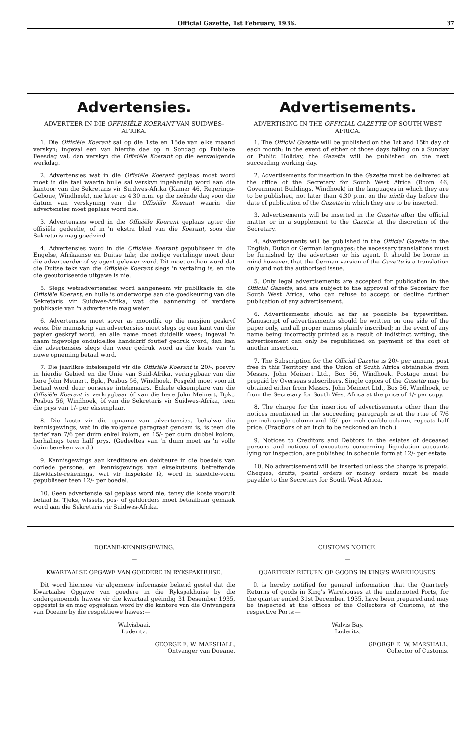Official Gazette, 1st February, 1936. 37
Advertensies.
ADVERTEER IN DIE OFFISIËLE KOERANT VAN SUIDWES-AFRIKA.
1. Die Offisiële Koerant sal op die 1ste en 15de van elke maand verskyn; ingeval een van hierdie dae op 'n Sondag op Publieke Feesdag val, dan verskyn die Offisiële Koerant op die eersvolgende werkdag.
2. Advertensies wat in die Offisiële Koerant geplaas moet word moet in die taal waarin hulle sal verskyn ingehandig word aan die kantoor van die Sekretaris vir Suidwes-Afrika (Kamer 46, Regerings-Geboue, Windhoek), nie later as 4.30 n.m. op die neënde dag voor die datum van verskyning van die Offisiële Koerant waarin die advertensies moet geplaas word nie.
3. Advertensies word in die Offisiële Koerant geplaas agter die offisiële gedeelte, of in 'n ekstra blad van die Koerant, soos die Sekretaris mag goedvind.
4. Advertensies word in die Offisiële Koerant gepubliseer in die Engelse, Afrikaanse en Duitse tale; die nodige vertalinge moet deur die adverteerder of sy agent gelewer word. Dit moet onthou word dat die Duitse teks van die Offisiële Koerant slegs 'n vertaling is, en nie die geoutoriseerde uitgawe is nie.
5. Slegs wetsadvertensies word aangeneem vir publikasie in die Offisiële Koerant, en hulle is onderworpe aan die goedkeuring van die Sekretaris vir Suidwes-Afrika, wat die aanneming of verdere publikasie van 'n advertensie mag weier.
6. Advertensies moet sover as moontlik op die masjien geskryf wees. Die manuskrip van advertensies moet slegs op een kant van die papier geskryf word, en alle name moet duidelik wees; ingeval 'n naam ingevolge onduidelike handskrif foutief gedruk word, dan kan die advertensies slegs dan weer gedruk word as die koste van 'n nuwe opneming betaal word.
7. Die jaarlikse intekengeld vir die Offisiële Koerant is 20/-, posvry in hierdie Gebied en die Unie van Suid-Afrika, verkrygbaar van die here John Meinert, Bpk., Posbus 56, Windhoek. Posgeld moet vooruit betaal word deur oorseese intekenaars. Enkele eksemplare van die Offisiële Koerant is verkrygbaar òf van die here John Meinert, Bpk., Posbus 56, Windhoek, òf van die Sekretaris vir Suidwes-Afrika, teen die prys van 1/- per eksemplaar.
8. Die koste vir die opname van advertensies, behalwe die kennisgewings, wat in die volgende paragraaf genoem is, is teen die tarief van 7/6 per duim enkel kolom, en 15/- per duim dubbel kolom, herhalings teen half prys. (Gedeeltes van 'n duim moet as 'n volle duim bereken word.)
9. Kennisgewings aan krediteure en debiteure in die boedels van oorlede persone, en kennisgewings van eksekuteurs betreffende likwidasie-rekenings, wat vir inspeksie lê, word in skedule-vorm gepubliseer teen 12/- per boedel.
10. Geen advertensie sal geplaas word nie, tensy die koste vooruit betaal is. Tjeks, wissels, pos- of geldorders moet betaalbaar gemaak word aan die Sekretaris vir Suidwes-Afrika.
Advertisements.
ADVERTISING IN THE OFFICIAL GAZETTE OF SOUTH WEST AFRICA.
1. The Official Gazette will be published on the 1st and 15th day of each month; in the event of either of those days falling on a Sunday or Public Holiday, the Gazette will be published on the next succeeding working day.
2. Advertisements for insertion in the Gazette must be delivered at the office of the Secretary for South West Africa (Room 46, Government Buildings, Windhoek) in the languages in which they are to be published, not later than 4.30 p.m. on the ninth day before the date of publication of the Gazette in which they are to be inserted.
3. Advertisements will be inserted in the Gazette after the official matter or in a supplement to the Gazette at the discretion of the Secretary.
4. Advertisements will be published in the Official Gazette in the English, Dutch or German languages; the necessary translations must be furnished by the advertiser or his agent. It should be borne in mind however, that the German version of the Gazette is a translation only and not the authorised issue.
5. Only legal advertisements are accepted for publication in the Official Gazette, and are subject to the approval of the Secretary for South West Africa, who can refuse to accept or decline further publication of any advertisement.
6. Advertisements should as far as possible be typewritten. Manuscript of advertisements should be written on one side of the paper only, and all proper names plainly inscribed; in the event of any name being incorrectly printed as a result of indistinct writing, the advertisement can only be republished on payment of the cost of another insertion.
7. The Subscription for the Official Gazette is 20/- per annum, post free in this Territory and the Union of South Africa obtainable from Messrs. John Meinert Ltd., Box 56, Windhoek. Postage must be prepaid by Overseas subscribers. Single copies of the Gazette may be obtained either from Messrs. John Meinert Ltd., Box 56, Windhoek, or from the Secretary for South West Africa at the price of 1/- per copy.
8. The charge for the insertion of advertisements other than the notices mentioned in the succeeding paragraph is at the rtae of 7/6 per inch single column and 15/- per inch double column, repeats half price. (Fractions of an inch to be reckoned an inch.)
9. Notices to Creditors and Debtors in the estates of deceased persons and notices of executors concerning liquidation accounts lying for inspection, are published in schedule form at 12/- per estate.
10. No advertisement will be inserted unless the charge is prepaid. Cheques, drafts, postal orders or money orders must be made payable to the Secretary for South West Africa.
DOEANE-KENNISGEWING.
—
KWARTAALSE OPGAWE VAN GOEDERE IN RYKSPAKHUISE.
Dit word hiermee vir algemene informasie bekend gestel dat die Kwartaalse Opgawe van goedere in die Rykspakhuise by die ondergenoemde hawes vir die kwartaal geëindig 31 Desember 1935, opgestel is en mag opgeslaan word by die kantore van die Ontvangers van Doeane by die respektiewe hawes:—
Walvisbaai.
Luderitz.
GEORGE E. W. MARSHALL,
Ontvanger van Doeane.
CUSTOMS NOTICE.
—
QUARTERLY RETURN OF GOODS IN KING'S WAREHOUSES.
It is hereby notified for general information that the Quarterly Returns of goods in King's Warehouses at the undernoted Ports, for the quarter ended 31st December, 1935, have been prepared and may be inspected at the offices of the Collectors of Customs, at the respective Ports:—
Walvis Bay.
Luderitz.
GEORGE E. W. MARSHALL.
Collector of Customs.